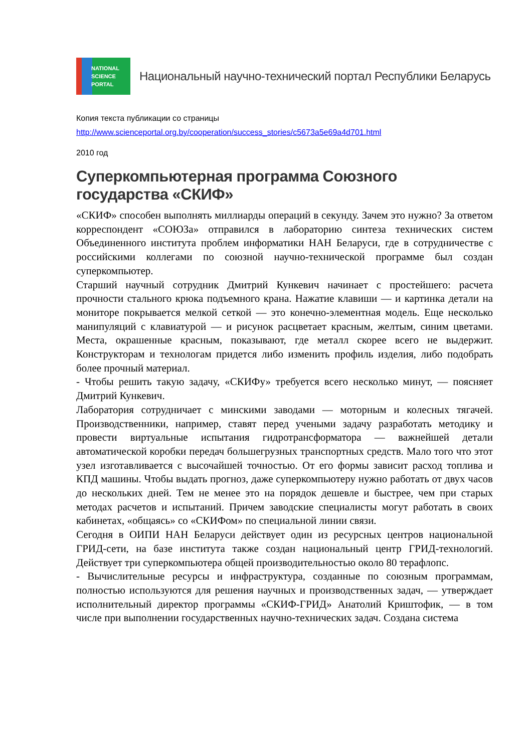NATIONAL
SCIENCE
PORTAL
Национальный научно-технический портал Республики Беларусь
Копия текста публикации со страницы
http://www.scienceportal.org.by/cooperation/success_stories/c5673a5e69a4d701.html
2010 год
Суперкомпьютерная программа Союзного государства «СКИФ»
«СКИФ» способен выполнять миллиарды операций в секунду. Зачем это нужно? За ответом корреспондент «СОЮЗа» отправился в лабораторию синтеза технических систем Объединенного института проблем информатики НАН Беларуси, где в сотрудничестве с российскими коллегами по союзной научно-технической программе был создан суперкомпьютер.
Старший научный сотрудник Дмитрий Кункевич начинает с простейшего: расчета прочности стального крюка подъемного крана. Нажатие клавиши — и картинка детали на мониторе покрывается мелкой сеткой — это конечно-элементная модель. Еще несколько манипуляций с клавиатурой — и рисунок расцветает красным, желтым, синим цветами. Места, окрашенные красным, показывают, где металл скорее всего не выдержит. Конструкторам и технологам придется либо изменить профиль изделия, либо подобрать более прочный материал.
- Чтобы решить такую задачу, «СКИФу» требуется всего несколько минут, — поясняет Дмитрий Кункевич.
Лаборатория сотрудничает с минскими заводами — моторным и колесных тягачей. Производственники, например, ставят перед учеными задачу разработать методику и провести виртуальные испытания гидротрансформатора — важнейшей детали автоматической коробки передач большегрузных транспортных средств. Мало того что этот узел изготавливается с высочайшей точностью. От его формы зависит расход топлива и КПД машины. Чтобы выдать прогноз, даже суперкомпьютеру нужно работать от двух часов до нескольких дней. Тем не менее это на порядок дешевле и быстрее, чем при старых методах расчетов и испытаний. Причем заводские специалисты могут работать в своих кабинетах, «общаясь» со «СКИФом» по специальной линии связи.
Сегодня в ОИПИ НАН Беларуси действует один из ресурсных центров национальной ГРИД-сети, на базе института также создан национальный центр ГРИД-технологий. Действует три суперкомпьютера общей производительностью около 80 терафлопс.
- Вычислительные ресурсы и инфраструктура, созданные по союзным программам, полностью используются для решения научных и производственных задач, — утверждает исполнительный директор программы «СКИФ-ГРИД» Анатолий Криштофик, — в том числе при выполнении государственных научно-технических задач. Создана система